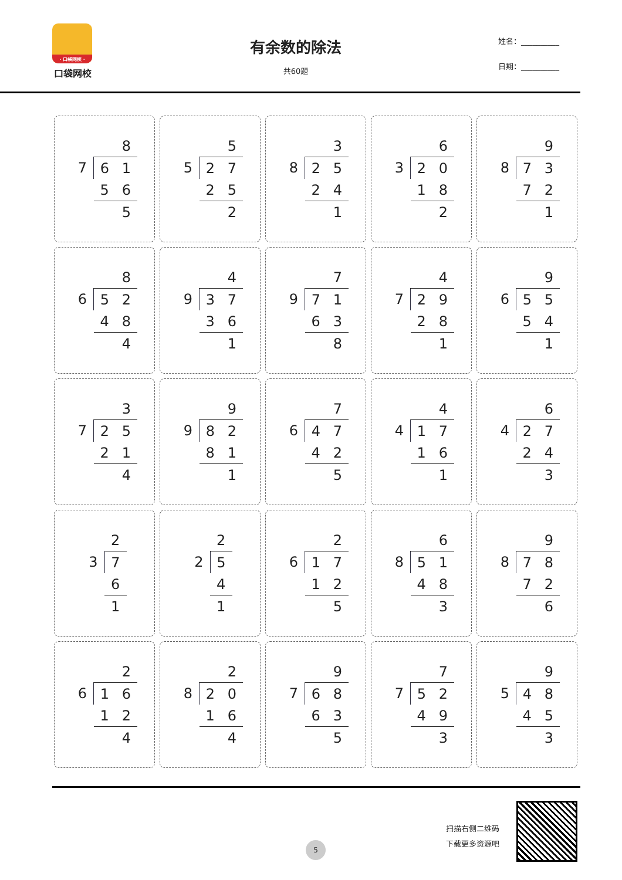· 口袋网校 ·
口袋网校
有余数的除法
共60题
姓名：__________
日期：__________
| | | 8 |
| 7 | 6 | 1 |
| | 5 | 6 |
| | | 5 |
| | | 5 |
| 5 | 2 | 7 |
| | 2 | 5 |
| | | 2 |
| | | 3 |
| 8 | 2 | 5 |
| | 2 | 4 |
| | | 1 |
| | | 6 |
| 3 | 2 | 0 |
| | 1 | 8 |
| | | 2 |
| | | 9 |
| 8 | 7 | 3 |
| | 7 | 2 |
| | | 1 |
| | | 8 |
| 6 | 5 | 2 |
| | 4 | 8 |
| | | 4 |
| | | 4 |
| 9 | 3 | 7 |
| | 3 | 6 |
| | | 1 |
| | | 7 |
| 9 | 7 | 1 |
| | 6 | 3 |
| | | 8 |
| | | 4 |
| 7 | 2 | 9 |
| | 2 | 8 |
| | | 1 |
| | | 9 |
| 6 | 5 | 5 |
| | 5 | 4 |
| | | 1 |
| | | 3 |
| 7 | 2 | 5 |
| | 2 | 1 |
| | | 4 |
| | | 9 |
| 9 | 8 | 2 |
| | 8 | 1 |
| | | 1 |
| | | 7 |
| 6 | 4 | 7 |
| | 4 | 2 |
| | | 5 |
| | | 4 |
| 4 | 1 | 7 |
| | 1 | 6 |
| | | 1 |
| | | 6 |
| 4 | 2 | 7 |
| | 2 | 4 |
| | | 3 |
| | 2 |
| 3 | 7 |
| | 6 |
| | 1 |
| | 2 |
| 2 | 5 |
| | 4 |
| | 1 |
| | | 2 |
| 6 | 1 | 7 |
| | 1 | 2 |
| | | 5 |
| | | 6 |
| 8 | 5 | 1 |
| | 4 | 8 |
| | | 3 |
| | | 9 |
| 8 | 7 | 8 |
| | 7 | 2 |
| | | 6 |
| | | 2 |
| 6 | 1 | 6 |
| | 1 | 2 |
| | | 4 |
| | | 2 |
| 8 | 2 | 0 |
| | 1 | 6 |
| | | 4 |
| | | 9 |
| 7 | 6 | 8 |
| | 6 | 3 |
| | | 5 |
| | | 7 |
| 7 | 5 | 2 |
| | 4 | 9 |
| | | 3 |
| | | 9 |
| 5 | 4 | 8 |
| | 4 | 5 |
| | | 3 |
扫描右侧二维码
下载更多资源吧
5